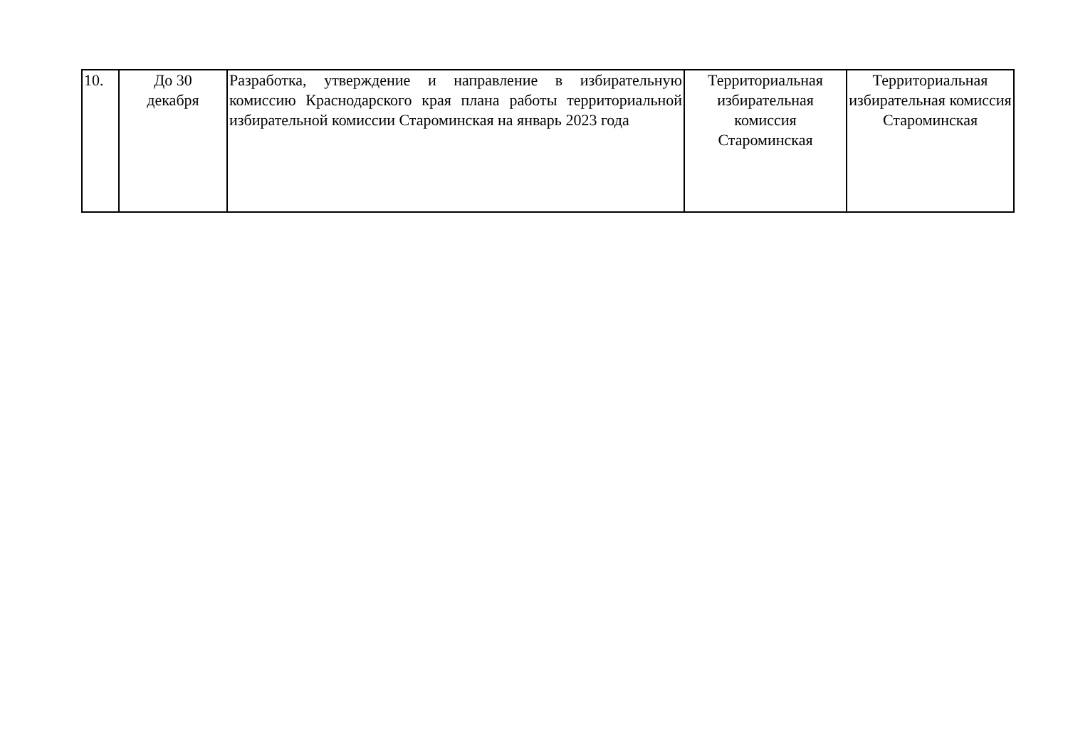| 10. | До 30 декабря | Разработка, утверждение и направление в избирательную комиссию Краснодарского края плана работы территориальной избирательной комиссии Староминская на январь 2023 года | Территориальная избирательная комиссия Староминская | Территориальная избирательная комиссия Староминская |